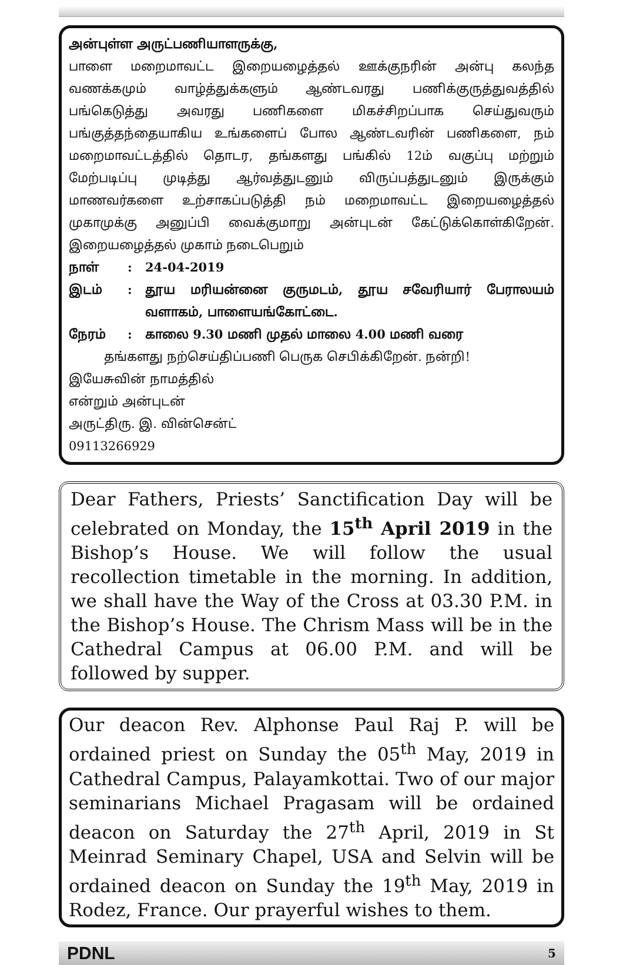அன்புள்ள அருட்பணியாளருக்கு,
பாளை மறைமாவட்ட இறையழைத்தல் ஊக்குநரின் அன்பு கலந்த வணக்கமும் வாழ்த்துக்களும் ஆண்டவரது பணிக்குருத்துவத்தில் பங்கெடுத்து அவரது பணிகளை மிகச்சிறப்பாக செய்துவரும் பங்குத்தந்தையாகிய உங்களைப் போல ஆண்டவரின் பணிகளை, நம் மறைமாவட்டத்தில் தொடர, தங்களது பங்கில் 12ம் வகுப்பு மற்றும் மேற்படிப்பு முடித்து ஆர்வத்துடனும் விருப்பத்துடனும் இருக்கும் மாணவர்களை உற்சாகப்படுத்தி நம் மறைமாவட்ட இறையழைத்தல் முகாமுக்கு அனுப்பி வைக்குமாறு அன்புடன் கேட்டுக்கொள்கிறேன். இறையழைத்தல் முகாம் நடைபெறும்
நாள்: 24-04-2019
இடம்: தூய மரியன்னை குருமடம், தூய சவேரியார் பேராலயம் வளாகம், பாளையங்கோட்டை.
நேரம்: காலை 9.30 மணி முதல் மாலை 4.00 மணி வரை
தங்களது நற்செய்திப்பணி பெருக செபிக்கிறேன். நன்றி!
இயேசுவின் நாமத்தில்
என்றும் அன்புடன்
அருட்திரு. இ. வின்சென்ட்
09113266929
Dear Fathers, Priests’ Sanctification Day will be celebrated on Monday, the 15<sup>th</sup> April 2019 in the Bishop’s House. We will follow the usual recollection timetable in the morning. In addition, we shall have the Way of the Cross at 03.30 P.M. in the Bishop’s House. The Chrism Mass will be in the Cathedral Campus at 06.00 P.M. and will be followed by supper.
Our deacon Rev. Alphonse Paul Raj P. will be ordained priest on Sunday the 05<sup>th</sup> May, 2019 in Cathedral Campus, Palayamkottai. Two of our major seminarians Michael Pragasam will be ordained deacon on Saturday the 27<sup>th</sup> April, 2019 in St Meinrad Seminary Chapel, USA and Selvin will be ordained deacon on Sunday the 19<sup>th</sup> May, 2019 in Rodez, France. Our prayerful wishes to them.
PDNL 5